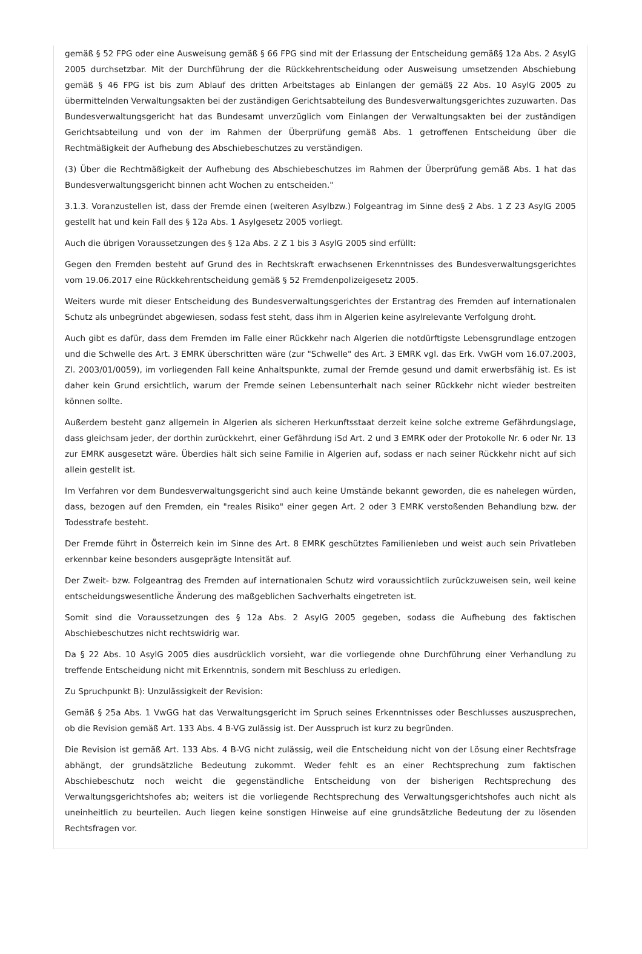gemäß § 52 FPG oder eine Ausweisung gemäß § 66 FPG sind mit der Erlassung der Entscheidung gemäß§ 12a Abs. 2 AsylG 2005 durchsetzbar. Mit der Durchführung der die Rückkehrentscheidung oder Ausweisung umsetzenden Abschiebung gemäß § 46 FPG ist bis zum Ablauf des dritten Arbeitstages ab Einlangen der gemäß§ 22 Abs. 10 AsylG 2005 zu übermittelnden Verwaltungsakten bei der zuständigen Gerichtsabteilung des Bundesverwaltungsgerichtes zuzuwarten. Das Bundesverwaltungsgericht hat das Bundesamt unverzüglich vom Einlangen der Verwaltungsakten bei der zuständigen Gerichtsabteilung und von der im Rahmen der Überprüfung gemäß Abs. 1 getroffenen Entscheidung über die Rechtmäßigkeit der Aufhebung des Abschiebeschutzes zu verständigen.
(3) Über die Rechtmäßigkeit der Aufhebung des Abschiebeschutzes im Rahmen der Überprüfung gemäß Abs. 1 hat das Bundesverwaltungsgericht binnen acht Wochen zu entscheiden."
3.1.3. Voranzustellen ist, dass der Fremde einen (weiteren Asylbzw.) Folgeantrag im Sinne des§ 2 Abs. 1 Z 23 AsylG 2005 gestellt hat und kein Fall des § 12a Abs. 1 Asylgesetz 2005 vorliegt.
Auch die übrigen Voraussetzungen des § 12a Abs. 2 Z 1 bis 3 AsylG 2005 sind erfüllt:
Gegen den Fremden besteht auf Grund des in Rechtskraft erwachsenen Erkenntnisses des Bundesverwaltungsgerichtes vom 19.06.2017 eine Rückkehrentscheidung gemäß § 52 Fremdenpolizeigesetz 2005.
Weiters wurde mit dieser Entscheidung des Bundesverwaltungsgerichtes der Erstantrag des Fremden auf internationalen Schutz als unbegründet abgewiesen, sodass fest steht, dass ihm in Algerien keine asylrelevante Verfolgung droht.
Auch gibt es dafür, dass dem Fremden im Falle einer Rückkehr nach Algerien die notdürftigste Lebensgrundlage entzogen und die Schwelle des Art. 3 EMRK überschritten wäre (zur "Schwelle" des Art. 3 EMRK vgl. das Erk. VwGH vom 16.07.2003, Zl. 2003/01/0059), im vorliegenden Fall keine Anhaltspunkte, zumal der Fremde gesund und damit erwerbsfähig ist. Es ist daher kein Grund ersichtlich, warum der Fremde seinen Lebensunterhalt nach seiner Rückkehr nicht wieder bestreiten können sollte.
Außerdem besteht ganz allgemein in Algerien als sicheren Herkunftsstaat derzeit keine solche extreme Gefährdungslage, dass gleichsam jeder, der dorthin zurückkehrt, einer Gefährdung iSd Art. 2 und 3 EMRK oder der Protokolle Nr. 6 oder Nr. 13 zur EMRK ausgesetzt wäre. Überdies hält sich seine Familie in Algerien auf, sodass er nach seiner Rückkehr nicht auf sich allein gestellt ist.
Im Verfahren vor dem Bundesverwaltungsgericht sind auch keine Umstände bekannt geworden, die es nahelegen würden, dass, bezogen auf den Fremden, ein "reales Risiko" einer gegen Art. 2 oder 3 EMRK verstoßenden Behandlung bzw. der Todesstrafe besteht.
Der Fremde führt in Österreich kein im Sinne des Art. 8 EMRK geschütztes Familienleben und weist auch sein Privatleben erkennbar keine besonders ausgeprägte Intensität auf.
Der Zweit- bzw. Folgeantrag des Fremden auf internationalen Schutz wird voraussichtlich zurückzuweisen sein, weil keine entscheidungswesentliche Änderung des maßgeblichen Sachverhalts eingetreten ist.
Somit sind die Voraussetzungen des § 12a Abs. 2 AsylG 2005 gegeben, sodass die Aufhebung des faktischen Abschiebeschutzes nicht rechtswidrig war.
Da § 22 Abs. 10 AsylG 2005 dies ausdrücklich vorsieht, war die vorliegende ohne Durchführung einer Verhandlung zu treffende Entscheidung nicht mit Erkenntnis, sondern mit Beschluss zu erledigen.
Zu Spruchpunkt B): Unzulässigkeit der Revision:
Gemäß § 25a Abs. 1 VwGG hat das Verwaltungsgericht im Spruch seines Erkenntnisses oder Beschlusses auszusprechen, ob die Revision gemäß Art. 133 Abs. 4 B-VG zulässig ist. Der Ausspruch ist kurz zu begründen.
Die Revision ist gemäß Art. 133 Abs. 4 B-VG nicht zulässig, weil die Entscheidung nicht von der Lösung einer Rechtsfrage abhängt, der grundsätzliche Bedeutung zukommt. Weder fehlt es an einer Rechtsprechung zum faktischen Abschiebeschutz noch weicht die gegenständliche Entscheidung von der bisherigen Rechtsprechung des Verwaltungsgerichtshofes ab; weiters ist die vorliegende Rechtsprechung des Verwaltungsgerichtshofes auch nicht als uneinheitlich zu beurteilen. Auch liegen keine sonstigen Hinweise auf eine grundsätzliche Bedeutung der zu lösenden Rechtsfragen vor.